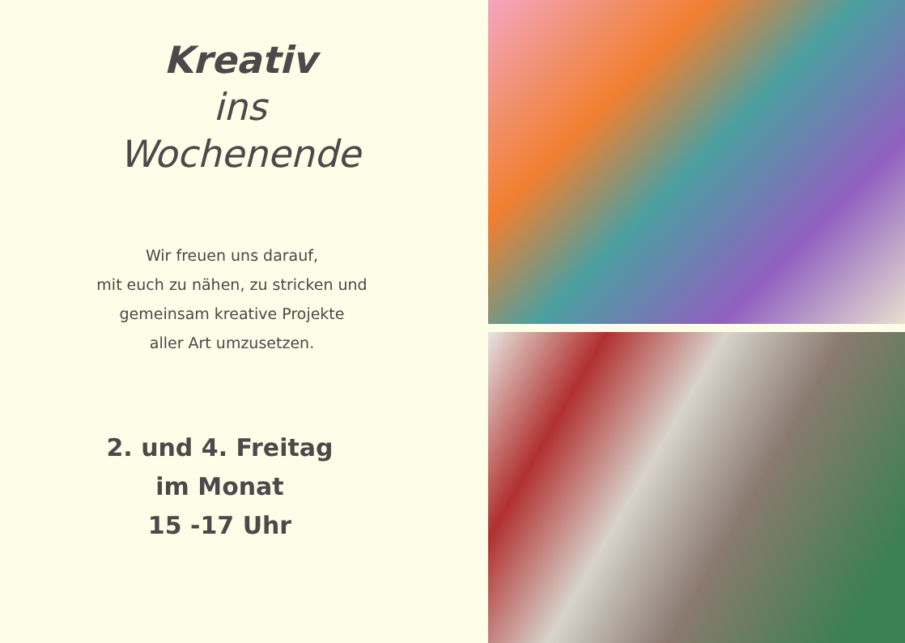Kreativ
ins
Wochenende
Wir freuen uns darauf,
mit euch zu nähen, zu stricken und
gemeinsam kreative Projekte
aller Art umzusetzen.
2. und 4. Freitag
im Monat
15 -17 Uhr